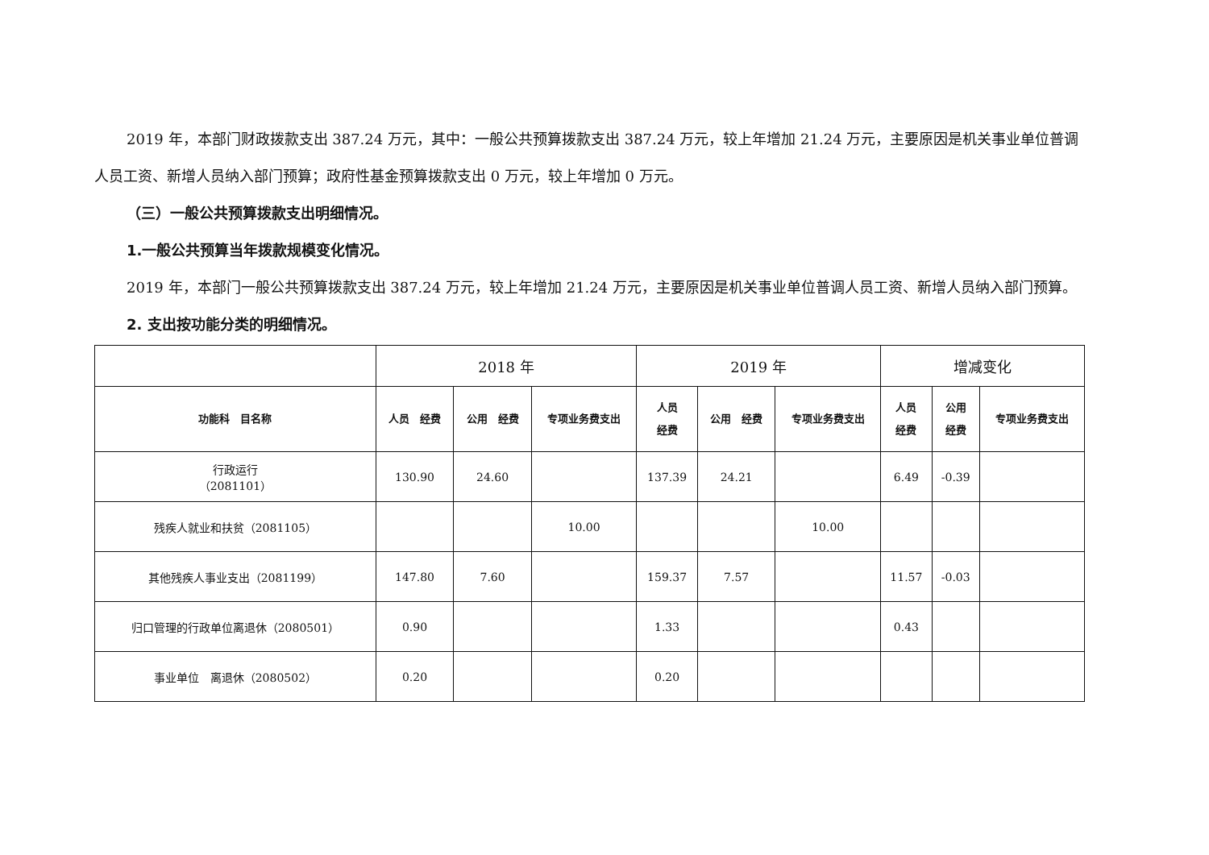2019 年，本部门财政拨款支出 387.24 万元，其中：一般公共预算拨款支出 387.24 万元，较上年增加 21.24 万元，主要原因是机关事业单位普调人员工资、新增人员纳入部门预算；政府性基金预算拨款支出 0 万元，较上年增加 0 万元。
（三）一般公共预算拨款支出明细情况。
1.一般公共预算当年拨款规模变化情况。
2019 年，本部门一般公共预算拨款支出 387.24 万元，较上年增加 21.24 万元，主要原因是机关事业单位普调人员工资、新增人员纳入部门预算。
2. 支出按功能分类的明细情况。
| | 2018 年 | | | 2019 年 | | | 增减变化 | | |
| 功能科 目名称 | 人员 经费 | 公用 经费 | 专项业务费支出 | 人员 经费 | 公用 经费 | 专项业务费支出 | 人员 经费 | 公用 经费 | 专项业务费支出 |
| 行政运行 （2081101） | 130.90 | 24.60 | | 137.39 | 24.21 | | 6.49 | -0.39 | |
| 残疾人就业和扶贫（2081105） | | | 10.00 | | | 10.00 | | | |
| 其他残疾人事业支出（2081199） | 147.80 | 7.60 | | 159.37 | 7.57 | | 11.57 | -0.03 | |
| 归口管理的行政单位离退休（2080501） | 0.90 | | | 1.33 | | | 0.43 | | |
| 事业单位 离退休（2080502） | 0.20 | | | 0.20 | | | | | |